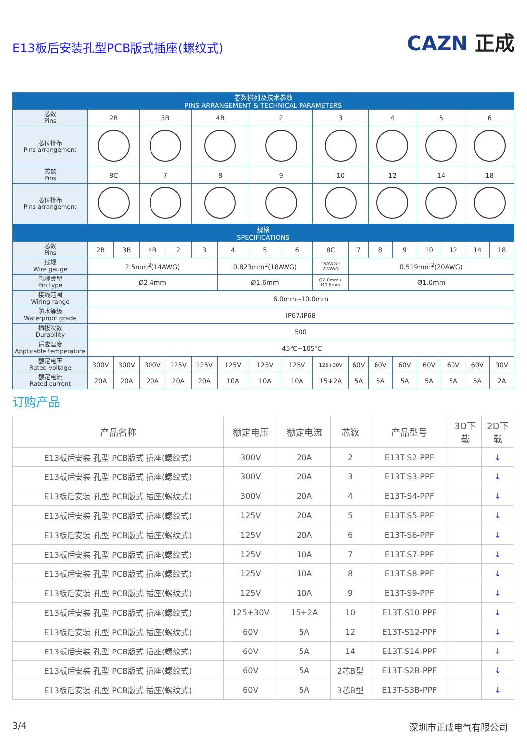E13板后安装孔型PCB版式插座(螺纹式)
CAZN 正成
| 芯数排列及技术参数 PINS ARRANGEMENT & TECHNICAL PARAMETERS | | | | | | | | | | | | | | | | |
| 芯数 Pins | 2B | | 3B | | 4B | | 2 | | 3 | | 4 | | 5 | | 6 | |
| 芯位排布 Pins arrangement | | | | | | | | | | | | | | | | |
| 芯数 Pins | 8C | | 7 | | 8 | | 9 | | 10 | | 12 | | 14 | | 18 | |
| 芯位排布 Pins arrangement | | | | | | | | | | | | | | | | |
| 规格 SPECIFICATIONS | | | | | | | | | | | | | | | | |
| 芯数 Pins | 2B | 3B | 4B | 2 | 3 | 4 | 5 | 6 | 8C | 7 | 8 | 9 | 10 | 12 | 14 | 18 |
| 线规 Wire gauge | 2.5mm<sup>2</sup>(14AWG) | | | | | 0.823mm<sup>2</sup>(18AWG) | | | 16AWG+ 22AWG | 0.519mm<sup>2</sup>(20AWG) | | | | | | |
| 引脚类型 Pin type | Ø2.4mm | | | | | Ø1.6mm | | | Ø2.0mm+ Ø0.8mm | Ø1.0mm | | | | | | |
| 接线范围 Wiring range | 6.0mm~10.0mm | | | | | | | | | | | | | | | |
| 防水等级 Waterproof grade | IP67/IP68 | | | | | | | | | | | | | | | |
| 插拔次数 Durability | 500 | | | | | | | | | | | | | | | |
| 适应温度 Applicable temperature | -45℃~105℃ | | | | | | | | | | | | | | | |
| 额定电压 Rated voltage | 300V | 300V | 300V | 125V | 125V | 125V | 125V | 125V | 125+30V | 60V | 60V | 60V | 60V | 60V | 60V | 30V |
| 额定电流 Rated current | 20A | 20A | 20A | 20A | 20A | 10A | 10A | 10A | 15+2A | 5A | 5A | 5A | 5A | 5A | 5A | 2A |
订购产品
| 产品名称 | 额定电压 | 额定电流 | 芯数 | 产品型号 | 3D下 载 | 2D下 载 |
| --- | --- | --- | --- | --- | --- | --- |
| E13板后安装 孔型 PCB版式 插座(螺纹式) | 300V | 20A | 2 | E13T-S2-PPF | | ↓ |
| E13板后安装 孔型 PCB版式 插座(螺纹式) | 300V | 20A | 3 | E13T-S3-PPF | | ↓ |
| E13板后安装 孔型 PCB版式 插座(螺纹式) | 300V | 20A | 4 | E13T-S4-PPF | | ↓ |
| E13板后安装 孔型 PCB版式 插座(螺纹式) | 125V | 20A | 5 | E13T-S5-PPF | | ↓ |
| E13板后安装 孔型 PCB版式 插座(螺纹式) | 125V | 20A | 6 | E13T-S6-PPF | | ↓ |
| E13板后安装 孔型 PCB版式 插座(螺纹式) | 125V | 10A | 7 | E13T-S7-PPF | | ↓ |
| E13板后安装 孔型 PCB版式 插座(螺纹式) | 125V | 10A | 8 | E13T-S8-PPF | | ↓ |
| E13板后安装 孔型 PCB版式 插座(螺纹式) | 125V | 10A | 9 | E13T-S9-PPF | | ↓ |
| E13板后安装 孔型 PCB版式 插座(螺纹式) | 125+30V | 15+2A | 10 | E13T-S10-PPF | | ↓ |
| E13板后安装 孔型 PCB版式 插座(螺纹式) | 60V | 5A | 12 | E13T-S12-PPF | | ↓ |
| E13板后安装 孔型 PCB版式 插座(螺纹式) | 60V | 5A | 14 | E13T-S14-PPF | | ↓ |
| E13板后安装 孔型 PCB版式 插座(螺纹式) | 60V | 5A | 2芯B型 | E13T-S2B-PPF | | ↓ |
| E13板后安装 孔型 PCB版式 插座(螺纹式) | 60V | 5A | 3芯B型 | E13T-S3B-PPF | | ↓ |
3/4 深圳市正成电气有限公司